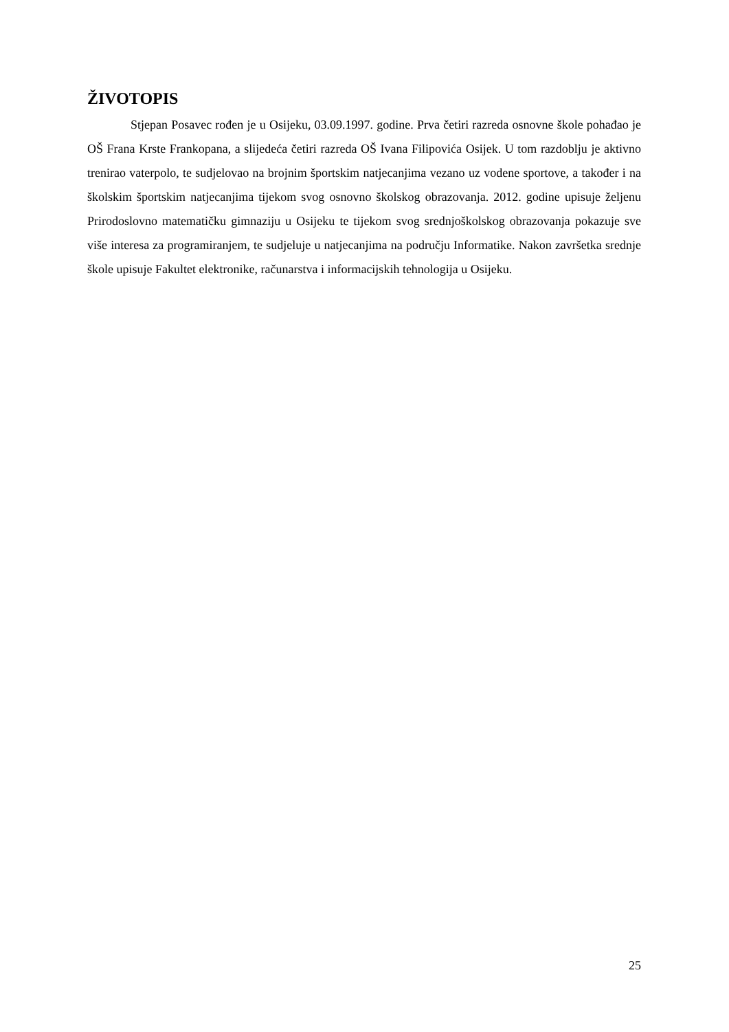ŽIVOTOPIS
Stjepan Posavec rođen je u Osijeku, 03.09.1997. godine. Prva četiri razreda osnovne škole pohađao je OŠ Frana Krste Frankopana, a slijedeća četiri razreda OŠ Ivana Filipovića Osijek. U tom razdoblju je aktivno trenirao vaterpolo, te sudjelovao na brojnim športskim natjecanjima vezano uz vodene sportove, a također i na školskim športskim natjecanjima tijekom svog osnovno školskog obrazovanja. 2012. godine upisuje željenu Prirodoslovno matematičku gimnaziju u Osijeku te tijekom svog srednjoškolskog obrazovanja pokazuje sve više interesa za programiranjem, te sudjeluje u natjecanjima na području Informatike. Nakon završetka srednje škole upisuje Fakultet elektronike, računarstva i informacijskih tehnologija u Osijeku.
25